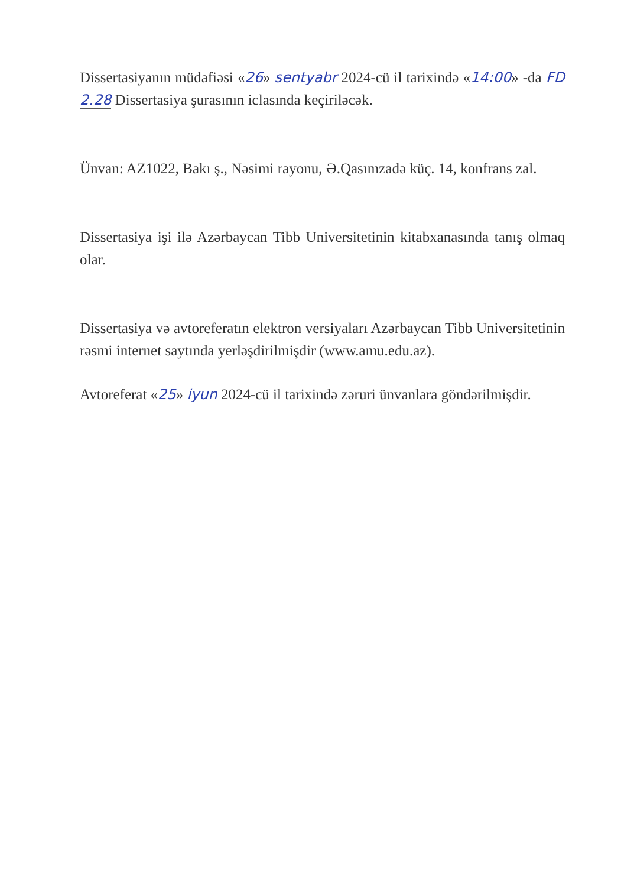Dissertasiyanın müdafiəsi «26» sentyabr 2024-cü il tarixində «14:00» -da FD 2.28 Dissertasiya şurasının iclasında keçiriləcək.
Ünvan: AZ1022, Bakı ş., Nəsimi rayonu, Ə.Qasımzadə küç. 14, konfrans zal.
Dissertasiya işi ilə Azərbaycan Tibb Universitetinin kitabxanasında tanış olmaq olar.
Dissertasiya və avtoreferatın elektron versiyaları Azərbaycan Tibb Universitetinin rəsmi internet saytında yerləşdirilmişdir (www.amu.edu.az).
Avtoreferat «25» iyun 2024-cü il tarixində zəruri ünvanlara göndərilmişdir.